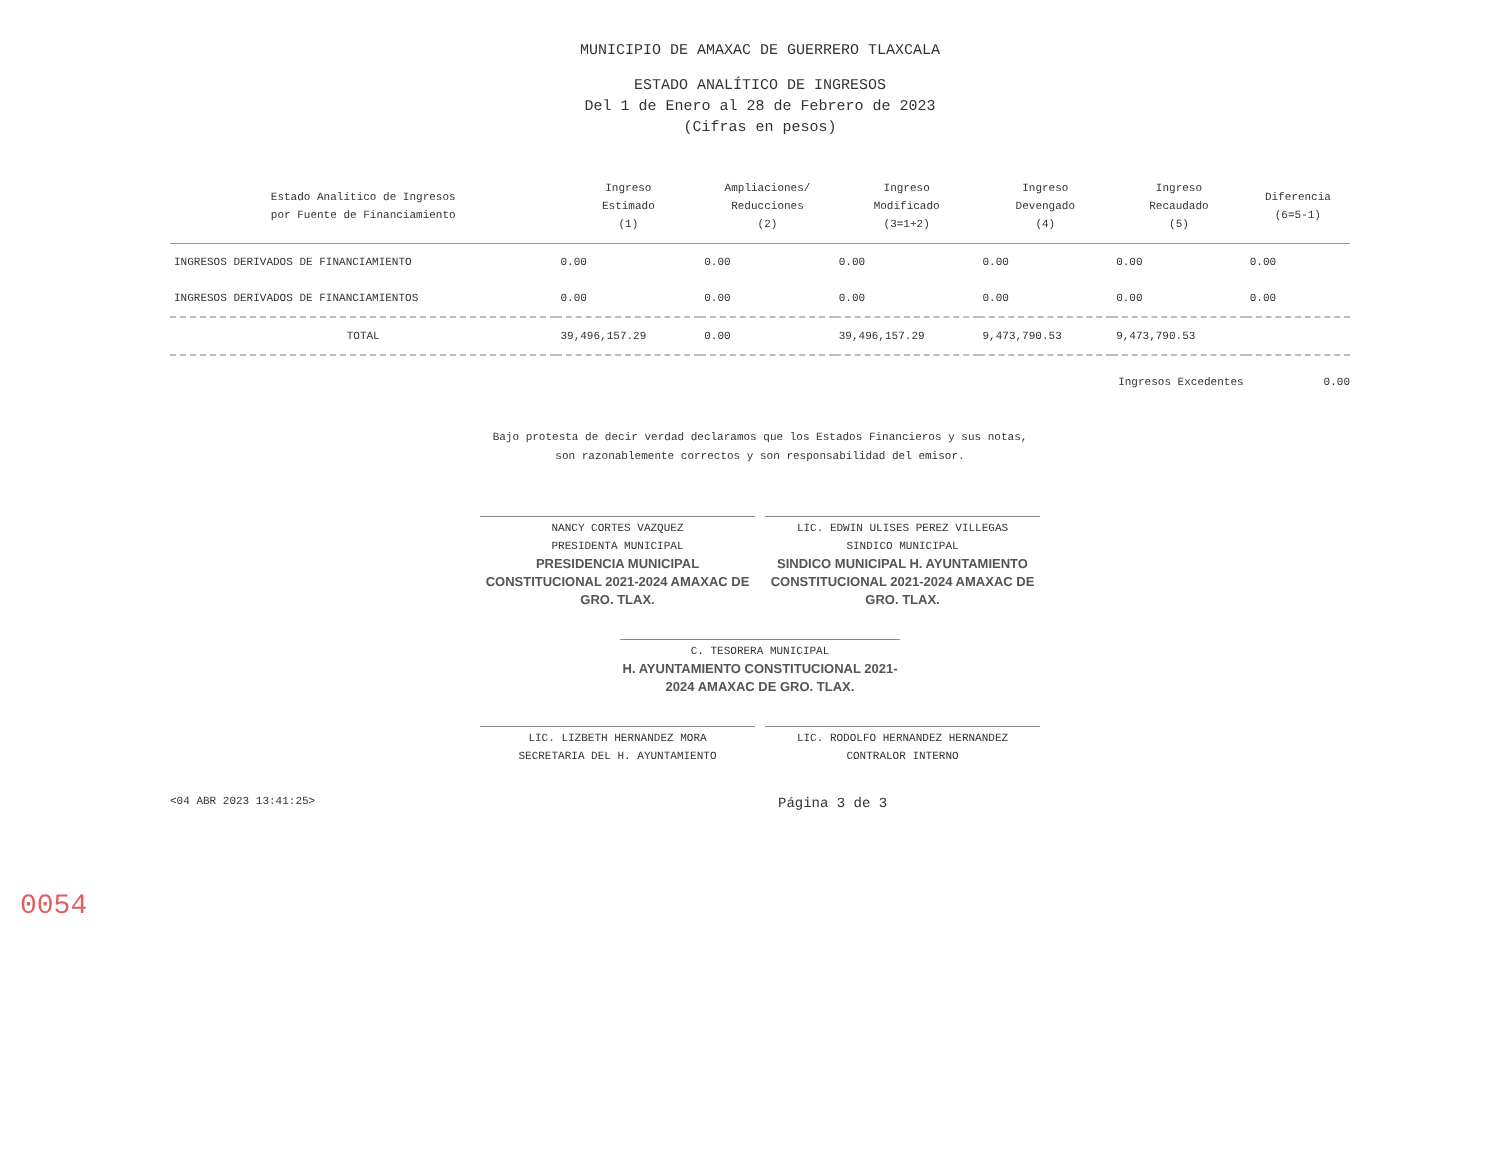MUNICIPIO DE AMAXAC DE GUERRERO TLAXCALA
ESTADO ANALÍTICO DE INGRESOS
Del 1 de Enero al 28 de Febrero de 2023
(Cifras en pesos)
| Estado Analítico de Ingresos por Fuente de Financiamiento | Ingreso Estimado (1) | Ampliaciones/ Reducciones (2) | Ingreso Modificado (3=1+2) | Ingreso Devengado (4) | Ingreso Recaudado (5) | Diferencia (6=5-1) |
| --- | --- | --- | --- | --- | --- | --- |
| INGRESOS DERIVADOS DE FINANCIAMIENTO | 0.00 | 0.00 | 0.00 | 0.00 | 0.00 | 0.00 |
| INGRESOS DERIVADOS DE FINANCIAMIENTOS | 0.00 | 0.00 | 0.00 | 0.00 | 0.00 | 0.00 |
| TOTAL | 39,496,157.29 | 0.00 | 39,496,157.29 | 9,473,790.53 | 9,473,790.53 | |
Ingresos Excedentes 0.00
Bajo protesta de decir verdad declaramos que los Estados Financieros y sus notas, son razonablemente correctos y son responsabilidad del emisor.
NANCY CORTES VAZQUEZ
PRESIDENTA MUNICIPAL
PRESIDENCIA MUNICIPAL CONSTITUCIONAL 2021-2024 AMAXAC DE GRO. TLAX.
LIC. EDWIN ULISES PEREZ VILLEGAS
SINDICO MUNICIPAL
SINDICO MUNICIPAL H. AYUNTAMIENTO CONSTITUCIONAL 2021-2024 AMAXAC DE GRO. TLAX.
C. TESORERA MUNICIPAL
H. AYUNTAMIENTO CONSTITUCIONAL 2021-2024 AMAXAC DE GRO. TLAX.
LIC. LIZBETH HERNANDEZ MORA
SECRETARIA DEL H. AYUNTAMIENTO
LIC. RODOLFO HERNANDEZ HERNANDEZ
CONTRALOR INTERNO
<04 ABR 2023 13:41:25> Página 3 de 3
0054